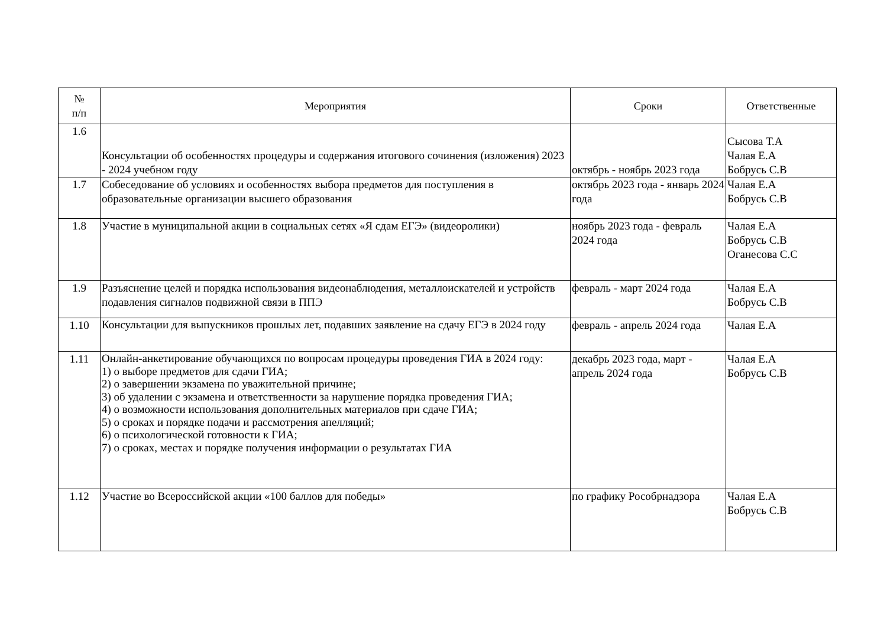| № п/п | Мероприятия | Сроки | Ответственные |
| --- | --- | --- | --- |
| 1.6 | Консультации об особенностях процедуры и содержания итогового сочинения (изложения) 2023 - 2024 учебном году | октябрь - ноябрь 2023 года | Сысова Т.А Чалая Е.А Бобрусь С.В |
| 1.7 | Собеседование об условиях и особенностях выбора предметов для поступления в образовательные организации высшего образования | октябрь 2023 года - январь 2024 года | Чалая Е.А Бобрусь С.В |
| 1.8 | Участие в муниципальной акции в социальных сетях «Я сдам ЕГЭ» (видеоролики) | ноябрь 2023 года - февраль 2024 года | Чалая Е.А Бобрусь С.В Оганесова С.С |
| 1.9 | Разъяснение целей и порядка использования видеонаблюдения, металлоискателей и устройств подавления сигналов подвижной связи в ППЭ | февраль - март 2024 года | Чалая Е.А Бобрусь С.В |
| 1.10 | Консультации для выпускников прошлых лет, подавших заявление на сдачу ЕГЭ в 2024 году | февраль - апрель 2024 года | Чалая Е.А |
| 1.11 | Онлайн-анкетирование обучающихся по вопросам процедуры проведения ГИА в 2024 году: 1) о выборе предметов для сдачи ГИА; 2) о завершении экзамена по уважительной причине; 3) об удалении с экзамена и ответственности за нарушение порядка проведения ГИА; 4) о возможности использования дополнительных материалов при сдаче ГИА; 5) о сроках и порядке подачи и рассмотрения апелляций; 6) о психологической готовности к ГИА; 7) о сроках, местах и порядке получения информации о результатах ГИА | декабрь 2023 года, март - апрель 2024 года | Чалая Е.А Бобрусь С.В |
| 1.12 | Участие во Всероссийской акции «100 баллов для победы» | по графику Рособрнадзора | Чалая Е.А Бобрусь С.В |